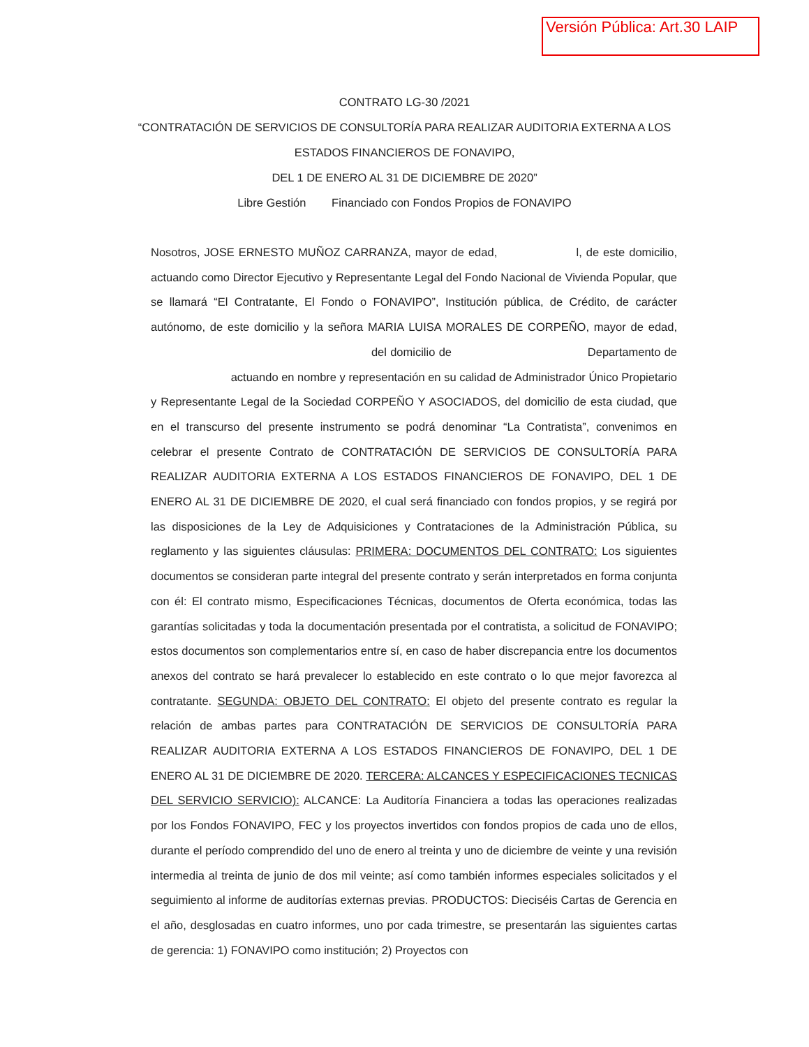Versión Pública: Art.30 LAIP
CONTRATO LG-30 /2021
“CONTRATACIÓN DE SERVICIOS DE CONSULTORÍA PARA REALIZAR AUDITORIA EXTERNA A LOS
ESTADOS FINANCIEROS DE FONAVIPO,
DEL 1 DE ENERO AL 31 DE DICIEMBRE DE 2020”
Libre Gestión Financiado con Fondos Propios de FONAVIPO
Nosotros, JOSE ERNESTO MUÑOZ CARRANZA, mayor de edad, l, de este domicilio, actuando como Director Ejecutivo y Representante Legal del Fondo Nacional de Vivienda Popular, que se llamará “El Contratante, El Fondo o FONAVIPO”, Institución pública, de Crédito, de carácter autónomo, de este domicilio y la señora MARIA LUISA MORALES DE CORPEÑO, mayor de edad, del domicilio de Departamento de actuando en nombre y representación en su calidad de Administrador Único Propietario y Representante Legal de la Sociedad CORPEÑO Y ASOCIADOS, del domicilio de esta ciudad, que en el transcurso del presente instrumento se podrá denominar “La Contratista”, convenimos en celebrar el presente Contrato de CONTRATACIÓN DE SERVICIOS DE CONSULTORÍA PARA REALIZAR AUDITORIA EXTERNA A LOS ESTADOS FINANCIEROS DE FONAVIPO, DEL 1 DE ENERO AL 31 DE DICIEMBRE DE 2020, el cual será financiado con fondos propios, y se regirá por las disposiciones de la Ley de Adquisiciones y Contrataciones de la Administración Pública, su reglamento y las siguientes cláusulas: PRIMERA: DOCUMENTOS DEL CONTRATO: Los siguientes documentos se consideran parte integral del presente contrato y serán interpretados en forma conjunta con él: El contrato mismo, Especificaciones Técnicas, documentos de Oferta económica, todas las garantías solicitadas y toda la documentación presentada por el contratista, a solicitud de FONAVIPO; estos documentos son complementarios entre sí, en caso de haber discrepancia entre los documentos anexos del contrato se hará prevalecer lo establecido en este contrato o lo que mejor favorezca al contratante. SEGUNDA: OBJETO DEL CONTRATO: El objeto del presente contrato es regular la relación de ambas partes para CONTRATACIÓN DE SERVICIOS DE CONSULTORÍA PARA REALIZAR AUDITORIA EXTERNA A LOS ESTADOS FINANCIEROS DE FONAVIPO, DEL 1 DE ENERO AL 31 DE DICIEMBRE DE 2020. TERCERA: ALCANCES Y ESPECIFICACIONES TECNICAS DEL SERVICIO SERVICIO): ALCANCE: La Auditoría Financiera a todas las operaciones realizadas por los Fondos FONAVIPO, FEC y los proyectos invertidos con fondos propios de cada uno de ellos, durante el período comprendido del uno de enero al treinta y uno de diciembre de veinte y una revisión intermedia al treinta de junio de dos mil veinte; así como también informes especiales solicitados y el seguimiento al informe de auditorías externas previas. PRODUCTOS: Dieciséis Cartas de Gerencia en el año, desglosadas en cuatro informes, uno por cada trimestre, se presentarán las siguientes cartas de gerencia: 1) FONAVIPO como institución; 2) Proyectos con